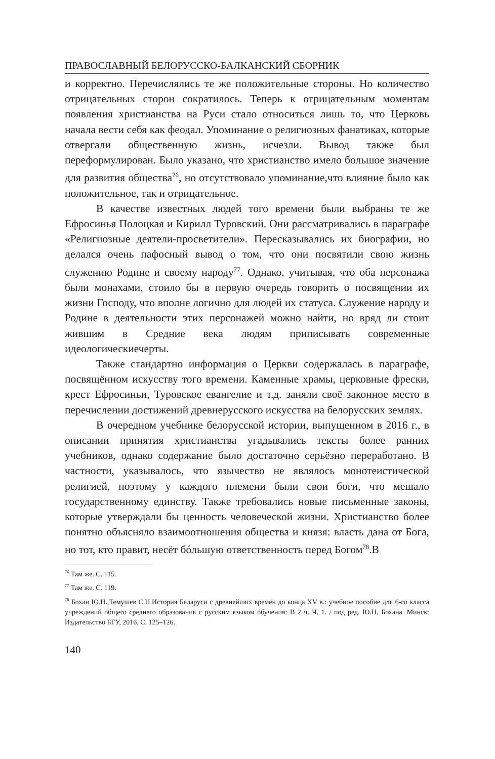ПРАВОСЛАВНЫЙ БЕЛОРУССКО-БАЛКАНСКИЙ СБОРНИК
и корректно. Перечислялись те же положительные стороны. Но количество отрицательных сторон сократилось. Теперь к отрицательным моментам появления христианства на Руси стало относиться лишь то, что Церковь начала вести себя как феодал. Упоминание о религиозных фанатиках, которые отвергали общественную жизнь, исчезли. Вывод также был переформулирован. Было указано, что христианство имело большое значение для развития общества<sup>76</sup>, но отсутствовало упоминание,что влияние было как положительное, так и отрицательное.
В качестве известных людей того времени были выбраны те же Ефросинья Полоцкая и Кирилл Туровский. Они рассматривались в параграфе «Религиозные деятели-просветители». Пересказывались их биографии, но делался очень пафосный вывод о том, что они посвятили свою жизнь служению Родине и своему народу<sup>77</sup>. Однако, учитывая, что оба персонажа были монахами, стоило бы в первую очередь говорить о посвящении их жизни Господу, что вполне логично для людей их статуса. Служение народу и Родине в деятельности этих персонажей можно найти, но вряд ли стоит жившим в Средние века людям приписывать современные идеологическиечерты.
Также стандартно информация о Церкви содержалась в параграфе, посвящённом искусству того времени. Каменные храмы, церковные фрески, крест Ефросиньи, Туровское евангелие и т.д. заняли своё законное место в перечислении достижений древнерусского искусства на белорусских землях.
В очередном учебнике белорусской истории, выпущенном в 2016 г., в описании принятия христианства угадывались тексты более ранних учебников, однако содержание было достаточно серьёзно переработано. В частности, указывалось, что язычество не являлось монотеистической религией, поэтому у каждого племени были свои боги, что мешало государственному единству. Также требовались новые письменные законы, которые утверждали бы ценность человеческой жизни. Христианство более понятно объясняло взаимоотношения общества и князя: власть дана от Бога, но тот, кто правит, несёт бóльшую ответственность перед Богом<sup>78</sup>.В
<sup>76</sup> Там же. С. 115.
<sup>77</sup> Там же. С. 119.
<sup>78</sup> Бохан Ю.Н.,Темушев С.Н.История Беларуси с древнейших времён до конца XV в.: учебное пособие для 6-го класса учреждений общего среднего образования с русским языком обучения: В 2 ч. Ч. 1. / под ред. Ю.Н. Бохана. Минск: Издательство БГУ, 2016. С. 125–126.
140